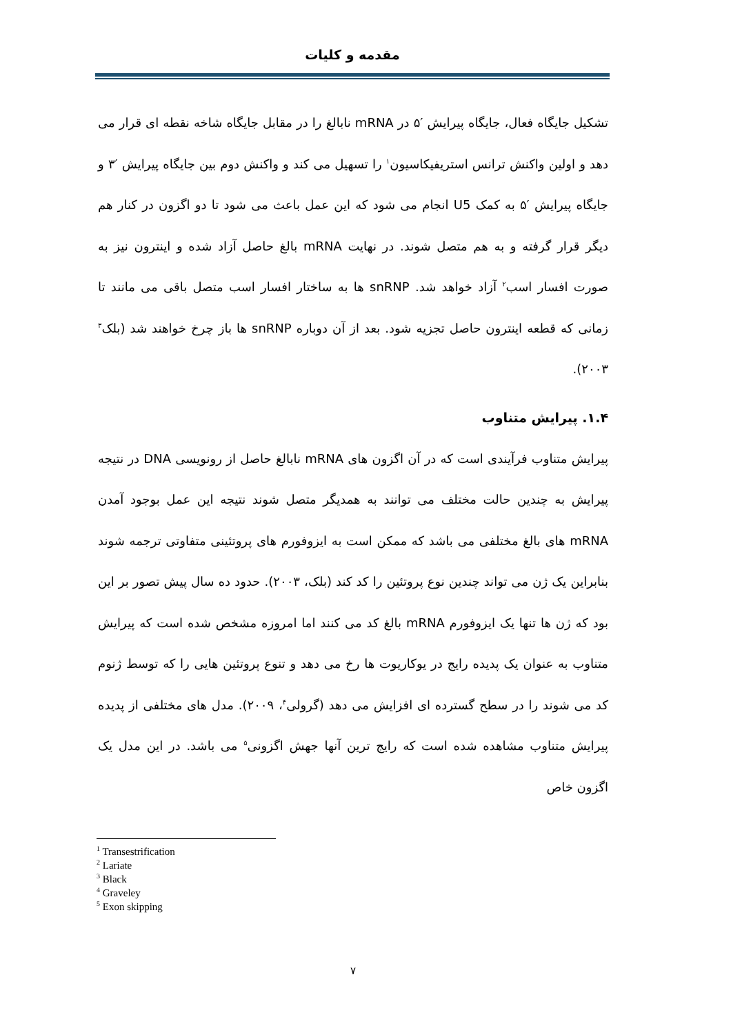مقدمه و کلیات
تشکیل جایگاه فعال، جایگاه پیرایش ′۵ در mRNA نابالغ را در مقابل جایگاه شاخه نقطه ای قرار می دهد و اولین واکنش ترانس استریفیکاسیون<sup>۱</sup> را تسهیل می کند و واکنش دوم بین جایگاه پیرایش ′۳ و جایگاه پیرایش ′۵ به کمک U5 انجام می شود که این عمل باعث می شود تا دو اگزون در کنار هم دیگر قرار گرفته و به هم متصل شوند. در نهایت mRNA بالغ حاصل آزاد شده و اینترون نیز به صورت افسار اسب<sup>۲</sup> آزاد خواهد شد. snRNP ها به ساختار افسار اسب متصل باقی می مانند تا زمانی که قطعه اینترون حاصل تجزیه شود. بعد از آن دوباره snRNP ها باز چرخ خواهند شد (بلک<sup>۳</sup> ۲۰۰۳).
۱.۴. پیرایش متناوب
پیرایش متناوب فرآیندی است که در آن اگزون های mRNA نابالغ حاصل از رونویسی DNA در نتیجه پیرایش به چندین حالت مختلف می توانند به همدیگر متصل شوند نتیجه این عمل بوجود آمدن mRNA های بالغ مختلفی می باشد که ممکن است به ایزوفورم های پروتئینی متفاوتی ترجمه شوند بنابراین یک ژن می تواند چندین نوع پروتئین را کد کند (بلک، ۲۰۰۳). حدود ده سال پیش تصور بر این بود که ژن ها تنها یک ایزوفورم mRNA بالغ کد می کنند اما امروزه مشخص شده است که پیرایش متناوب به عنوان یک پدیده رایج در یوکاریوت ها رخ می دهد و تنوع پروتئین هایی را که توسط ژنوم کد می شوند را در سطح گسترده ای افزایش می دهد (گرولی<sup>۴</sup>، ۲۰۰۹). مدل های مختلفی از پدیده پیرایش متناوب مشاهده شده است که رایج ترین آنها جهش اگزونی<sup>۵</sup> می باشد. در این مدل یک اگزون خاص
<sup>1</sup> Transestrification
<sup>2</sup> Lariate
<sup>3</sup> Black
<sup>4</sup> Graveley
<sup>5</sup> Exon skipping
۷